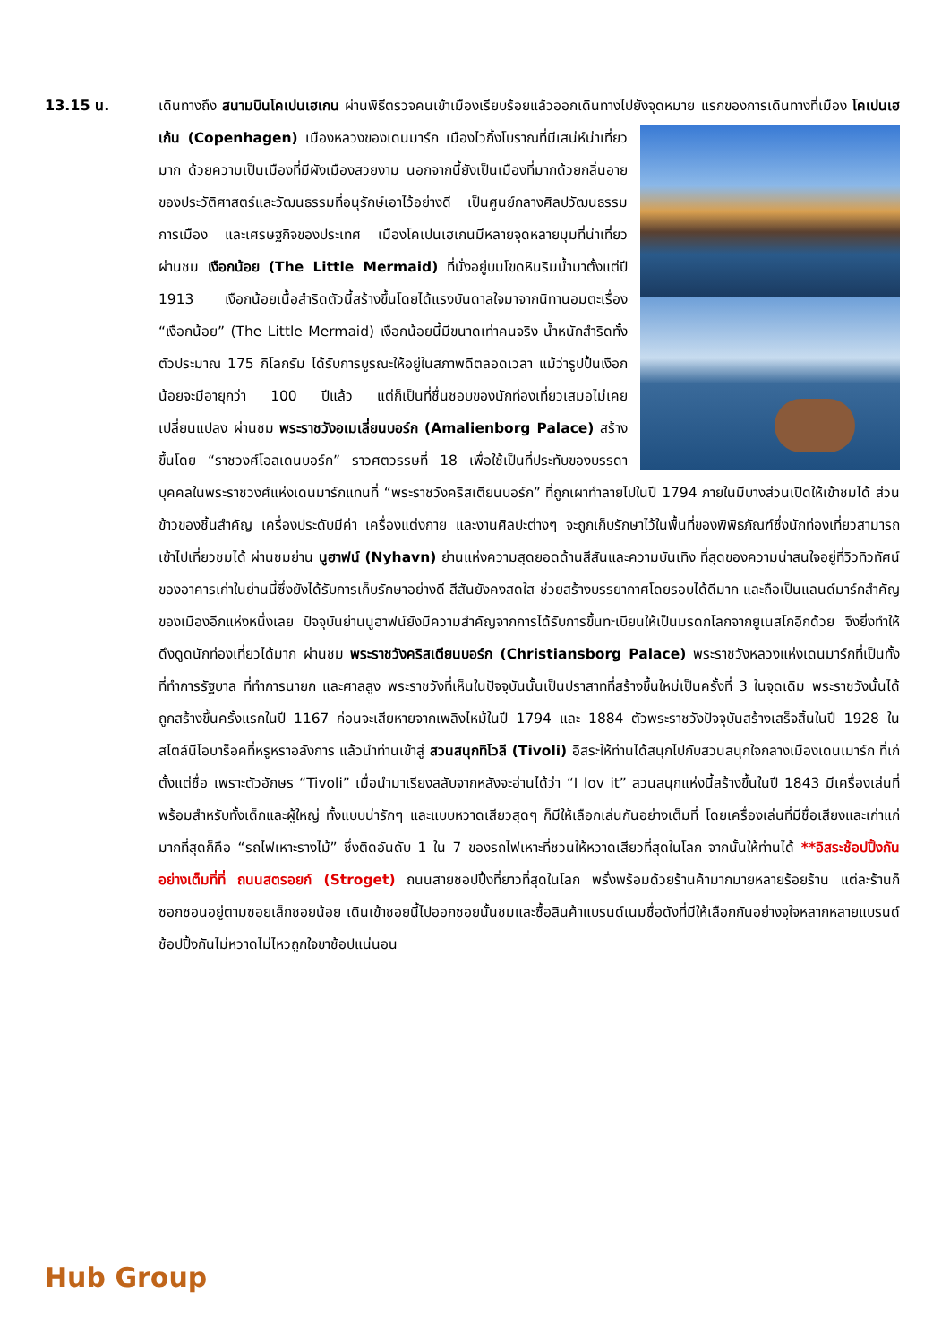13.15 น. เดินทางถึง สนามบินโคเปนเฮเกน ผ่านพิธีตรวจคนเข้าเมืองเรียบร้อยแล้วออกเดินทางไปยังจุดหมาย
แรกของการเดินทางที่เมือง โคเปนเฮเก้น (Copenhagen) เมืองหลวงของเดนมาร์ก เมืองไวกิ้งโบราณที่มีเสน่ห์น่าเที่ยวมาก ด้วยความเป็นเมืองที่มีผังเมืองสวยงาม นอกจากนี้ยังเป็นเมืองที่มากด้วยกลิ่นอายของประวัติศาสตร์และวัฒนธรรมที่อนุรักษ์เอาไว้อย่างดี เป็นศูนย์กลางศิลปวัฒนธรรม การเมือง และเศรษฐกิจของประเทศ เมืองโคเปนเฮเกนมีหลายจุดหลายมุมที่น่าเที่ยว ผ่านชม เงือกน้อย (The Little Mermaid) ที่นั่งอยู่บนโขดหินริมน้ำมาตั้งแต่ปี 1913 เงือกน้อยเนื้อสำริดตัวนี้สร้างขึ้นโดยได้แรงบันดาลใจมาจากนิทานอมตะเรื่อง “เงือกน้อย” (The Little Mermaid) เงือกน้อยนี้มีขนาดเท่าคนจริง น้ำหนักสำริดทั้งตัวประมาณ 175 กิโลกรัม ได้รับการบูรณะให้อยู่ในสภาพดีตลอดเวลา แม้ว่ารูปปั้นเงือกน้อยจะมีอายุกว่า 100 ปีแล้ว แต่ก็เป็นที่ชื่นชอบของนักท่องเที่ยวเสมอไม่เคยเปลี่ยนแปลง ผ่านชม พระราชวังอเมเลี่ยนบอร์ก (Amalienborg Palace) สร้างขึ้นโดย “ราชวงศ์โอลเดนบอร์ก” ราวศตวรรษที่ 18 เพื่อใช้เป็นที่ประทับของบรรดาบุคคลในพระราชวงศ์แห่งเดนมาร์กแทนที่ “พระราชวังคริสเตียนบอร์ก” ที่ถูกเผาทำลายไปในปี 1794 ภายในมีบางส่วนเปิดให้เข้าชมได้ ส่วนข้าวของชิ้นสำคัญ เครื่องประดับมีค่า เครื่องแต่งกาย และงานศิลปะต่างๆ จะถูกเก็บรักษาไว้ในพื้นที่ของพิพิธภัณฑ์ซึ่งนักท่องเที่ยวสามารถเข้าไปเที่ยวชมได้ ผ่านชมย่าน นูฮาฟน์ (Nyhavn) ย่านแห่งความสุดยอดด้านสีสันและความบันเทิง ที่สุดของความน่าสนใจอยู่ที่วิวทิวทัศน์ของอาคารเก่าในย่านนี้ซึ่งยังได้รับการเก็บรักษาอย่างดี สีสันยังคงสดใส ช่วยสร้างบรรยากาศโดยรอบได้ดีมาก และถือเป็นแลนด์มาร์กสำคัญของเมืองอีกแห่งหนึ่งเลย ปัจจุบันย่านนูฮาฟน์ยังมีความสำคัญจากการได้รับการขึ้นทะเบียนให้เป็นมรดกโลกจากยูเนสโกอีกด้วย จึงยิ่งทำให้ดึงดูดนักท่องเที่ยวได้มาก ผ่านชม พระราชวังคริสเตียนบอร์ก (Christiansborg Palace) พระราชวังหลวงแห่งเดนมาร์กที่เป็นทั้งที่ทำการรัฐบาล ที่ทำการนายก และศาลสูง พระราชวังที่เห็นในปัจจุบันนั้นเป็นปราสาทที่สร้างขึ้นใหม่เป็นครั้งที่ 3 ในจุดเดิม พระราชวังนั้นได้ถูกสร้างขึ้นครั้งแรกในปี 1167 ก่อนจะเสียหายจากเพลิงไหม้ในปี 1794 และ 1884 ตัวพระราชวังปัจจุบันสร้างเสร็จสิ้นในปี 1928 ในสไตล์นีโอบาร็อคที่หรูหราอลังการ แล้วนำท่านเข้าสู่ สวนสนุกทิโวลี (Tivoli) อิสระให้ท่านได้สนุกไปกับสวนสนุกใจกลางเมืองเดนเมาร์ก ที่เก๋ตั้งแต่ชื่อ เพราะตัวอักษร “Tivoli” เมื่อนำมาเรียงสลับจากหลังจะอ่านได้ว่า “I lov it” สวนสนุกแห่งนี้สร้างขึ้นในปี 1843 มีเครื่องเล่นที่พร้อมสำหรับทั้งเด็กและผู้ใหญ่ ทั้งแบบน่ารักๆ และแบบหวาดเสียวสุดๆ ก็มีให้เลือกเล่นกันอย่างเต็มที่ โดยเครื่องเล่นที่มีชื่อเสียงและเก่าแก่มากที่สุดก็คือ “รถไฟเหาะรางไม้” ซึ่งติดอันดับ 1 ใน 7 ของรถไฟเหาะที่ชวนให้หวาดเสียวที่สุดในโลก จากนั้นให้ท่านได้ **อิสระช้อปปิ้งกันอย่างเต็มที่ที่ ถนนสตรอยก์ (Stroget) ถนนสายชอปปิ้งที่ยาวที่สุดในโลก พรั่งพร้อมด้วยร้านค้ามากมายหลายร้อยร้าน แต่ละร้านก็ซอกซอนอยู่ตามซอยเล็กซอยน้อย เดินเข้าซอยนี้ไปออกซอยนั้นชมและซื้อสินค้าแบรนด์เนมชื่อดังที่มีให้เลือกกันอย่างจุใจหลากหลายแบรนด์ ช้อปปิ้งกันไม่หวาดไม่ไหวถูกใจขาช้อปแน่นอน
Hub Group